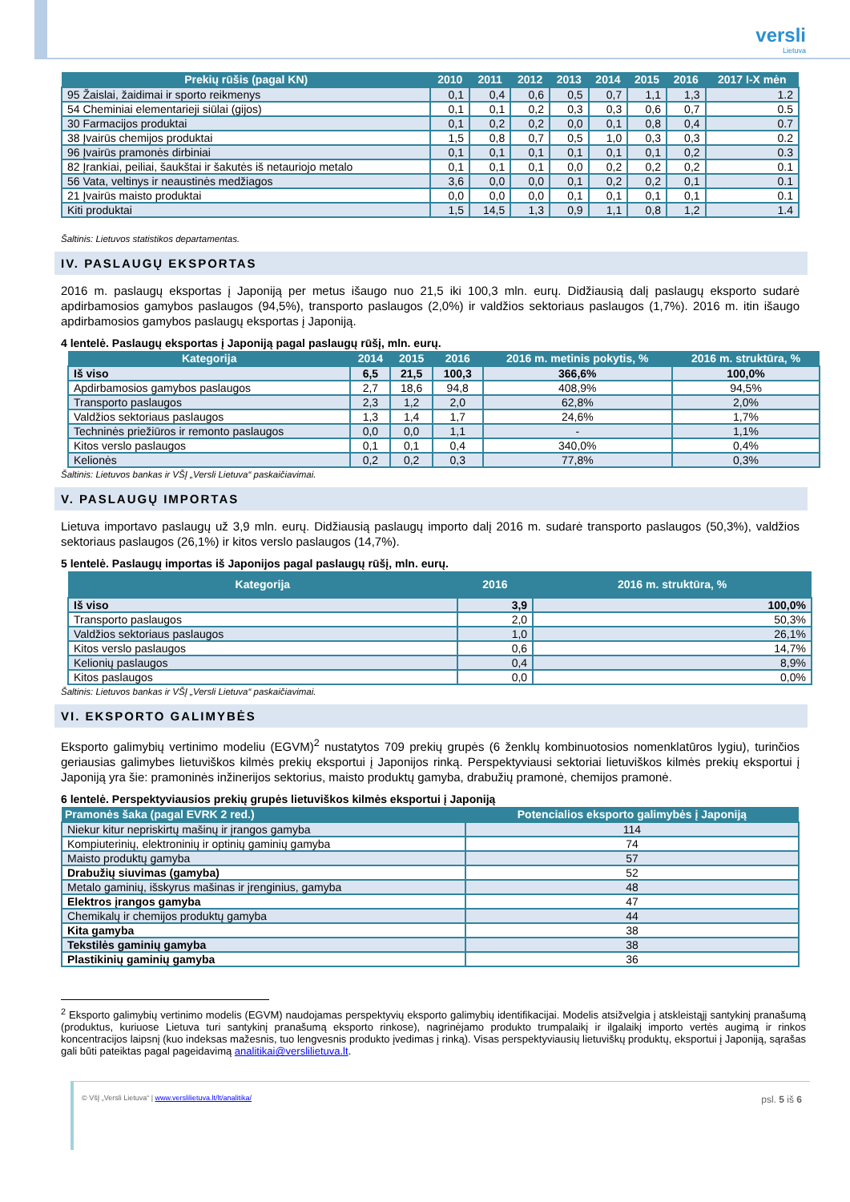versli
Lietuva
| Prekių rūšis (pagal KN) | 2010 | 2011 | 2012 | 2013 | 2014 | 2015 | 2016 | 2017 I-X mėn |
| --- | --- | --- | --- | --- | --- | --- | --- | --- |
| 95 Žaislai, žaidimai ir sporto reikmenys | 0,1 | 0,4 | 0,6 | 0,5 | 0,7 | 1,1 | 1,3 | 1.2 |
| 54 Cheminiai elementarieji siūlai (gijos) | 0,1 | 0,1 | 0,2 | 0,3 | 0,3 | 0,6 | 0,7 | 0.5 |
| 30 Farmacijos produktai | 0,1 | 0,2 | 0,2 | 0,0 | 0,1 | 0,8 | 0,4 | 0.7 |
| 38 Įvairūs chemijos produktai | 1,5 | 0,8 | 0,7 | 0,5 | 1,0 | 0,3 | 0,3 | 0.2 |
| 96 Įvairūs pramonės dirbiniai | 0,1 | 0,1 | 0,1 | 0,1 | 0,1 | 0,1 | 0,2 | 0.3 |
| 82 Įrankiai, peiliai, šaukštai ir šakutės iš netauriojo metalo | 0,1 | 0,1 | 0,1 | 0,0 | 0,2 | 0,2 | 0,2 | 0.1 |
| 56 Vata, veltinys ir neaustinės medžiagos | 3,6 | 0,0 | 0,0 | 0,1 | 0,2 | 0,2 | 0,1 | 0.1 |
| 21 Įvairūs maisto produktai | 0,0 | 0,0 | 0,0 | 0,1 | 0,1 | 0,1 | 0,1 | 0.1 |
| Kiti produktai | 1,5 | 14,5 | 1,3 | 0,9 | 1,1 | 0,8 | 1,2 | 1.4 |
Šaltinis: Lietuvos statistikos departamentas.
IV. PASLAUGŲ EKSPORTAS
2016 m. paslaugų eksportas į Japoniją per metus išaugo nuo 21,5 iki 100,3 mln. eurų. Didžiausią dalį paslaugų eksporto sudarė apdirbamosios gamybos paslaugos (94,5%), transporto paslaugos (2,0%) ir valdžios sektoriaus paslaugos (1,7%). 2016 m. itin išaugo apdirbamosios gamybos paslaugų eksportas į Japoniją.
4 lentelė. Paslaugų eksportas į Japoniją pagal paslaugų rūšį, mln. eurų.
| Kategorija | 2014 | 2015 | 2016 | 2016 m. metinis pokytis, % | 2016 m. struktūra, % |
| --- | --- | --- | --- | --- | --- |
| Iš viso | 6,5 | 21,5 | 100,3 | 366,6% | 100,0% |
| Apdirbamosios gamybos paslaugos | 2,7 | 18,6 | 94,8 | 408,9% | 94,5% |
| Transporto paslaugos | 2,3 | 1,2 | 2,0 | 62,8% | 2,0% |
| Valdžios sektoriaus paslaugos | 1,3 | 1,4 | 1,7 | 24,6% | 1,7% |
| Techninės priežiūros ir remonto paslaugos | 0,0 | 0,0 | 1,1 | - | 1,1% |
| Kitos verslo paslaugos | 0,1 | 0,1 | 0,4 | 340,0% | 0,4% |
| Kelionės | 0,2 | 0,2 | 0,3 | 77,8% | 0,3% |
Šaltinis: Lietuvos bankas ir VŠĮ „Versli Lietuva“ paskaičiavimai.
V. PASLAUGŲ IMPORTAS
Lietuva importavo paslaugų už 3,9 mln. eurų. Didžiausią paslaugų importo dalį 2016 m. sudarė transporto paslaugos (50,3%), valdžios sektoriaus paslaugos (26,1%) ir kitos verslo paslaugos (14,7%).
5 lentelė. Paslaugų importas iš Japonijos pagal paslaugų rūšį, mln. eurų.
| Kategorija | 2016 | 2016 m. struktūra, % |
| --- | --- | --- |
| Iš viso | 3,9 | 100,0% |
| Transporto paslaugos | 2,0 | 50,3% |
| Valdžios sektoriaus paslaugos | 1,0 | 26,1% |
| Kitos verslo paslaugos | 0,6 | 14,7% |
| Kelionių paslaugos | 0,4 | 8,9% |
| Kitos paslaugos | 0,0 | 0,0% |
Šaltinis: Lietuvos bankas ir VŠĮ „Versli Lietuva“ paskaičiavimai.
VI. EKSPORTO GALIMYBĖS
Eksporto galimybių vertinimo modeliu (EGVM)<sup>2</sup> nustatytos 709 prekių grupės (6 ženklų kombinuotosios nomenklatūros lygiu), turinčios geriausias galimybes lietuviškos kilmės prekių eksportui į Japonijos rinką. Perspektyviausi sektoriai lietuviškos kilmės prekių eksportui į Japoniją yra šie: pramoninės inžinerijos sektorius, maisto produktų gamyba, drabužių pramonė, chemijos pramonė.
6 lentelė. Perspektyviausios prekių grupės lietuviškos kilmės eksportui į Japoniją
| Pramonės šaka (pagal EVRK 2 red.) | Potencialios eksporto galimybės į Japoniją |
| --- | --- |
| Niekur kitur nepriskirtų mašinų ir įrangos gamyba | 114 |
| Kompiuterinių, elektroninių ir optinių gaminių gamyba | 74 |
| Maisto produktų gamyba | 57 |
| Drabužių siuvimas (gamyba) | 52 |
| Metalo gaminių, išskyrus mašinas ir įrenginius, gamyba | 48 |
| Elektros įrangos gamyba | 47 |
| Chemikalų ir chemijos produktų gamyba | 44 |
| Kita gamyba | 38 |
| Tekstilės gaminių gamyba | 38 |
| Plastikinių gaminių gamyba | 36 |
<sup>2</sup> Eksporto galimybių vertinimo modelis (EGVM) naudojamas perspektyvių eksporto galimybių identifikacijai. Modelis atsižvelgia į atskleistąjį santykinį pranašumą (produktus, kuriuose Lietuva turi santykinį pranašumą eksporto rinkose), nagrinėjamo produkto trumpalaikį ir ilgalaikį importo vertės augimą ir rinkos koncentracijos laipsnį (kuo indeksas mažesnis, tuo lengvesnis produkto įvedimas į rinką). Visas perspektyviausių lietuviškų produktų, eksportui į Japoniją, sąrašas gali būti pateiktas pagal pageidavimą analitikai@verslilietuva.lt.
© VšĮ „Versli Lietuva“ | www.verslilietuva.lt/lt/analitika/ psl. 5 iš 6